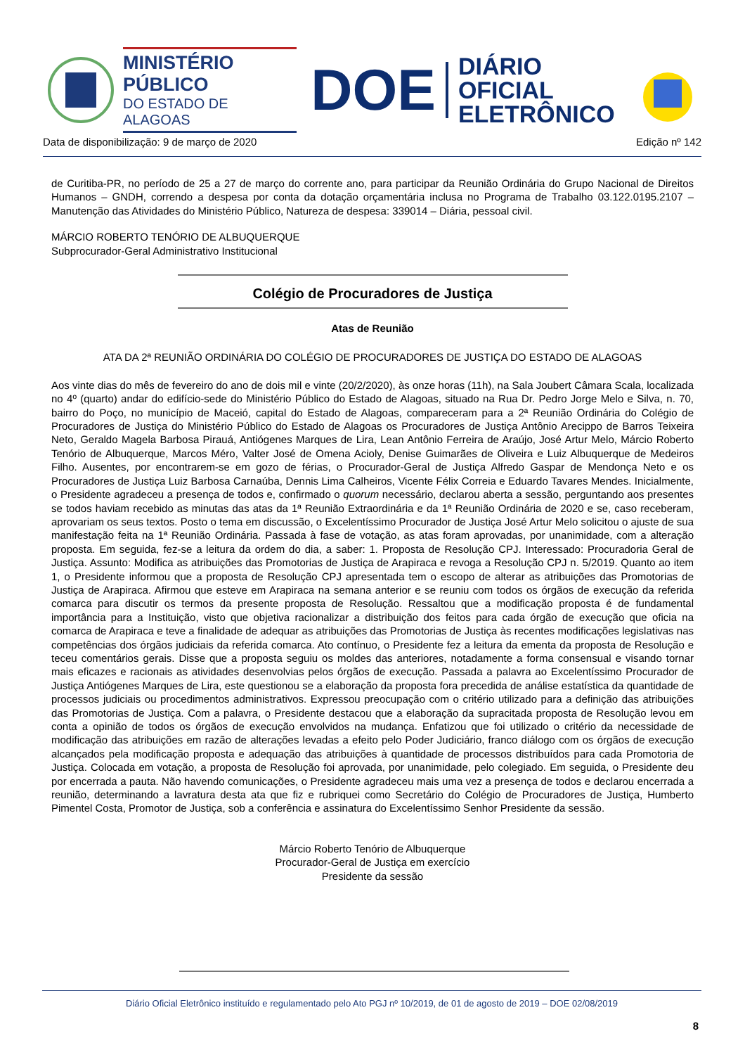MINISTÉRIO PÚBLICO
DO ESTADO DE ALAGOAS
DOE
DIÁRIO OFICIAL
ELETRÔNICO
Data de disponibilização: 9 de março de 2020 Edição nº 142
de Curitiba-PR, no período de 25 a 27 de março do corrente ano, para participar da Reunião Ordinária do Grupo Nacional de Direitos Humanos – GNDH, correndo a despesa por conta da dotação orçamentária inclusa no Programa de Trabalho 03.122.0195.2107 – Manutenção das Atividades do Ministério Público, Natureza de despesa: 339014 – Diária, pessoal civil.
MÁRCIO ROBERTO TENÓRIO DE ALBUQUERQUE
Subprocurador-Geral Administrativo Institucional
Colégio de Procuradores de Justiça
Atas de Reunião
ATA DA 2ª REUNIÃO ORDINÁRIA DO COLÉGIO DE PROCURADORES DE JUSTIÇA DO ESTADO DE ALAGOAS
Aos vinte dias do mês de fevereiro do ano de dois mil e vinte (20/2/2020), às onze horas (11h), na Sala Joubert Câmara Scala, localizada no 4º (quarto) andar do edifício-sede do Ministério Público do Estado de Alagoas, situado na Rua Dr. Pedro Jorge Melo e Silva, n. 70, bairro do Poço, no município de Maceió, capital do Estado de Alagoas, compareceram para a 2ª Reunião Ordinária do Colégio de Procuradores de Justiça do Ministério Público do Estado de Alagoas os Procuradores de Justiça Antônio Arecippo de Barros Teixeira Neto, Geraldo Magela Barbosa Pirauá, Antiógenes Marques de Lira, Lean Antônio Ferreira de Araújo, José Artur Melo, Márcio Roberto Tenório de Albuquerque, Marcos Méro, Valter José de Omena Acioly, Denise Guimarães de Oliveira e Luiz Albuquerque de Medeiros Filho. Ausentes, por encontrarem-se em gozo de férias, o Procurador-Geral de Justiça Alfredo Gaspar de Mendonça Neto e os Procuradores de Justiça Luiz Barbosa Carnaúba, Dennis Lima Calheiros, Vicente Félix Correia e Eduardo Tavares Mendes. Inicialmente, o Presidente agradeceu a presença de todos e, confirmado o quorum necessário, declarou aberta a sessão, perguntando aos presentes se todos haviam recebido as minutas das atas da 1ª Reunião Extraordinária e da 1ª Reunião Ordinária de 2020 e se, caso receberam, aprovariam os seus textos. Posto o tema em discussão, o Excelentíssimo Procurador de Justiça José Artur Melo solicitou o ajuste de sua manifestação feita na 1ª Reunião Ordinária. Passada à fase de votação, as atas foram aprovadas, por unanimidade, com a alteração proposta. Em seguida, fez-se a leitura da ordem do dia, a saber: 1. Proposta de Resolução CPJ. Interessado: Procuradoria Geral de Justiça. Assunto: Modifica as atribuições das Promotorias de Justiça de Arapiraca e revoga a Resolução CPJ n. 5/2019. Quanto ao item 1, o Presidente informou que a proposta de Resolução CPJ apresentada tem o escopo de alterar as atribuições das Promotorias de Justiça de Arapiraca. Afirmou que esteve em Arapiraca na semana anterior e se reuniu com todos os órgãos de execução da referida comarca para discutir os termos da presente proposta de Resolução. Ressaltou que a modificação proposta é de fundamental importância para a Instituição, visto que objetiva racionalizar a distribuição dos feitos para cada órgão de execução que oficia na comarca de Arapiraca e teve a finalidade de adequar as atribuições das Promotorias de Justiça às recentes modificações legislativas nas competências dos órgãos judiciais da referida comarca. Ato contínuo, o Presidente fez a leitura da ementa da proposta de Resolução e teceu comentários gerais. Disse que a proposta seguiu os moldes das anteriores, notadamente a forma consensual e visando tornar mais eficazes e racionais as atividades desenvolvias pelos órgãos de execução. Passada a palavra ao Excelentíssimo Procurador de Justiça Antiógenes Marques de Lira, este questionou se a elaboração da proposta fora precedida de análise estatística da quantidade de processos judiciais ou procedimentos administrativos. Expressou preocupação com o critério utilizado para a definição das atribuições das Promotorias de Justiça. Com a palavra, o Presidente destacou que a elaboração da supracitada proposta de Resolução levou em conta a opinião de todos os órgãos de execução envolvidos na mudança. Enfatizou que foi utilizado o critério da necessidade de modificação das atribuições em razão de alterações levadas a efeito pelo Poder Judiciário, franco diálogo com os órgãos de execução alcançados pela modificação proposta e adequação das atribuições à quantidade de processos distribuídos para cada Promotoria de Justiça. Colocada em votação, a proposta de Resolução foi aprovada, por unanimidade, pelo colegiado. Em seguida, o Presidente deu por encerrada a pauta. Não havendo comunicações, o Presidente agradeceu mais uma vez a presença de todos e declarou encerrada a reunião, determinando a lavratura desta ata que fiz e rubriquei como Secretário do Colégio de Procuradores de Justiça, Humberto Pimentel Costa, Promotor de Justiça, sob a conferência e assinatura do Excelentíssimo Senhor Presidente da sessão.
Márcio Roberto Tenório de Albuquerque
Procurador-Geral de Justiça em exercício
Presidente da sessão
Diário Oficial Eletrônico instituído e regulamentado pelo Ato PGJ nº 10/2019, de 01 de agosto de 2019 – DOE 02/08/2019
8